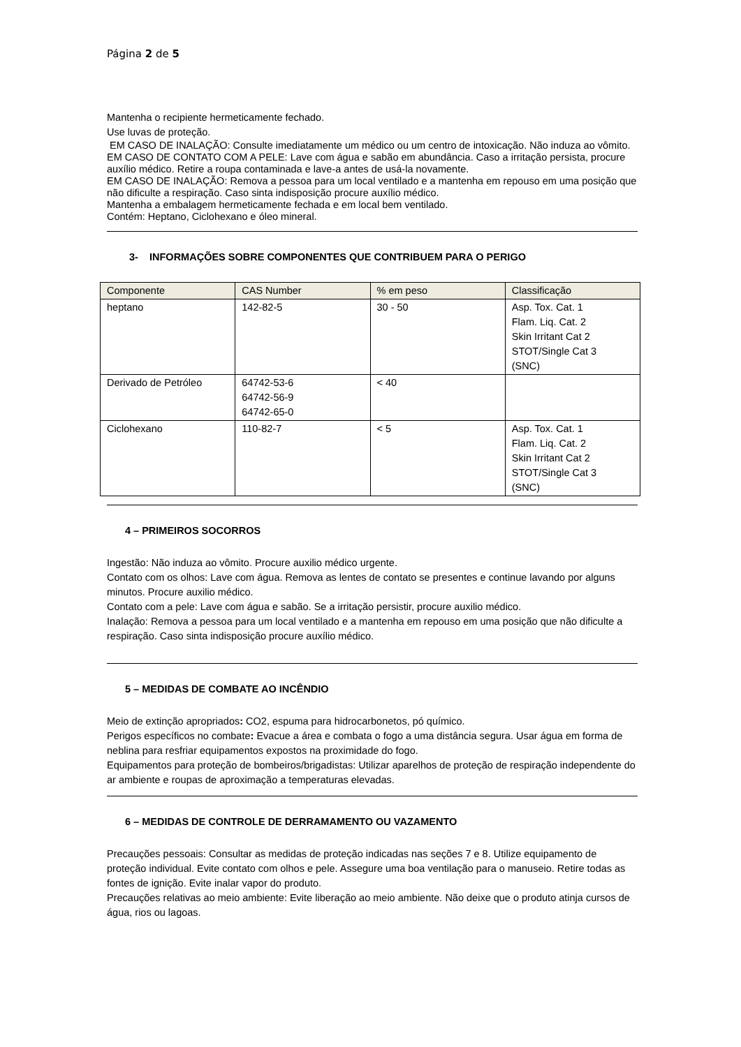Página 2 de 5
Mantenha o recipiente hermeticamente fechado.
Use luvas de proteção.
EM CASO DE INALAÇÃO: Consulte imediatamente um médico ou um centro de intoxicação. Não induza ao vômito.
EM CASO DE CONTATO COM A PELE: Lave com água e sabão em abundância. Caso a irritação persista, procure auxílio médico. Retire a roupa contaminada e lave-a antes de usá-la novamente.
EM CASO DE INALAÇÃO: Remova a pessoa para um local ventilado e a mantenha em repouso em uma posição que não dificulte a respiração. Caso sinta indisposição procure auxílio médico.
Mantenha a embalagem hermeticamente fechada e em local bem ventilado.
Contém: Heptano, Ciclohexano e óleo mineral.
3- INFORMAÇÕES SOBRE COMPONENTES QUE CONTRIBUEM PARA O PERIGO
| Componente | CAS Number | % em peso | Classificação |
| --- | --- | --- | --- |
| heptano | 142-82-5 | 30 - 50 | Asp. Tox. Cat. 1 Flam. Liq. Cat. 2 Skin Irritant Cat 2 STOT/Single Cat 3 (SNC) |
| Derivado de Petróleo | 64742-53-6 64742-56-9 64742-65-0 | < 40 | |
| Ciclohexano | 110-82-7 | < 5 | Asp. Tox. Cat. 1 Flam. Liq. Cat. 2 Skin Irritant Cat 2 STOT/Single Cat 3 (SNC) |
4 – PRIMEIROS SOCORROS
Ingestão: Não induza ao vômito. Procure auxilio médico urgente.
Contato com os olhos: Lave com água. Remova as lentes de contato se presentes e continue lavando por alguns minutos. Procure auxilio médico.
Contato com a pele: Lave com água e sabão. Se a irritação persistir, procure auxilio médico.
Inalação: Remova a pessoa para um local ventilado e a mantenha em repouso em uma posição que não dificulte a respiração. Caso sinta indisposição procure auxílio médico.
5 – MEDIDAS DE COMBATE AO INCÊNDIO
Meio de extinção apropriados: CO2, espuma para hidrocarbonetos, pó químico.
Perigos específicos no combate: Evacue a área e combata o fogo a uma distância segura. Usar água em forma de neblina para resfriar equipamentos expostos na proximidade do fogo.
Equipamentos para proteção de bombeiros/brigadistas: Utilizar aparelhos de proteção de respiração independente do ar ambiente e roupas de aproximação a temperaturas elevadas.
6 – MEDIDAS DE CONTROLE DE DERRAMAMENTO OU VAZAMENTO
Precauções pessoais: Consultar as medidas de proteção indicadas nas seções 7 e 8. Utilize equipamento de proteção individual. Evite contato com olhos e pele. Assegure uma boa ventilação para o manuseio. Retire todas as fontes de ignição. Evite inalar vapor do produto.
Precauções relativas ao meio ambiente: Evite liberação ao meio ambiente. Não deixe que o produto atinja cursos de água, rios ou lagoas.